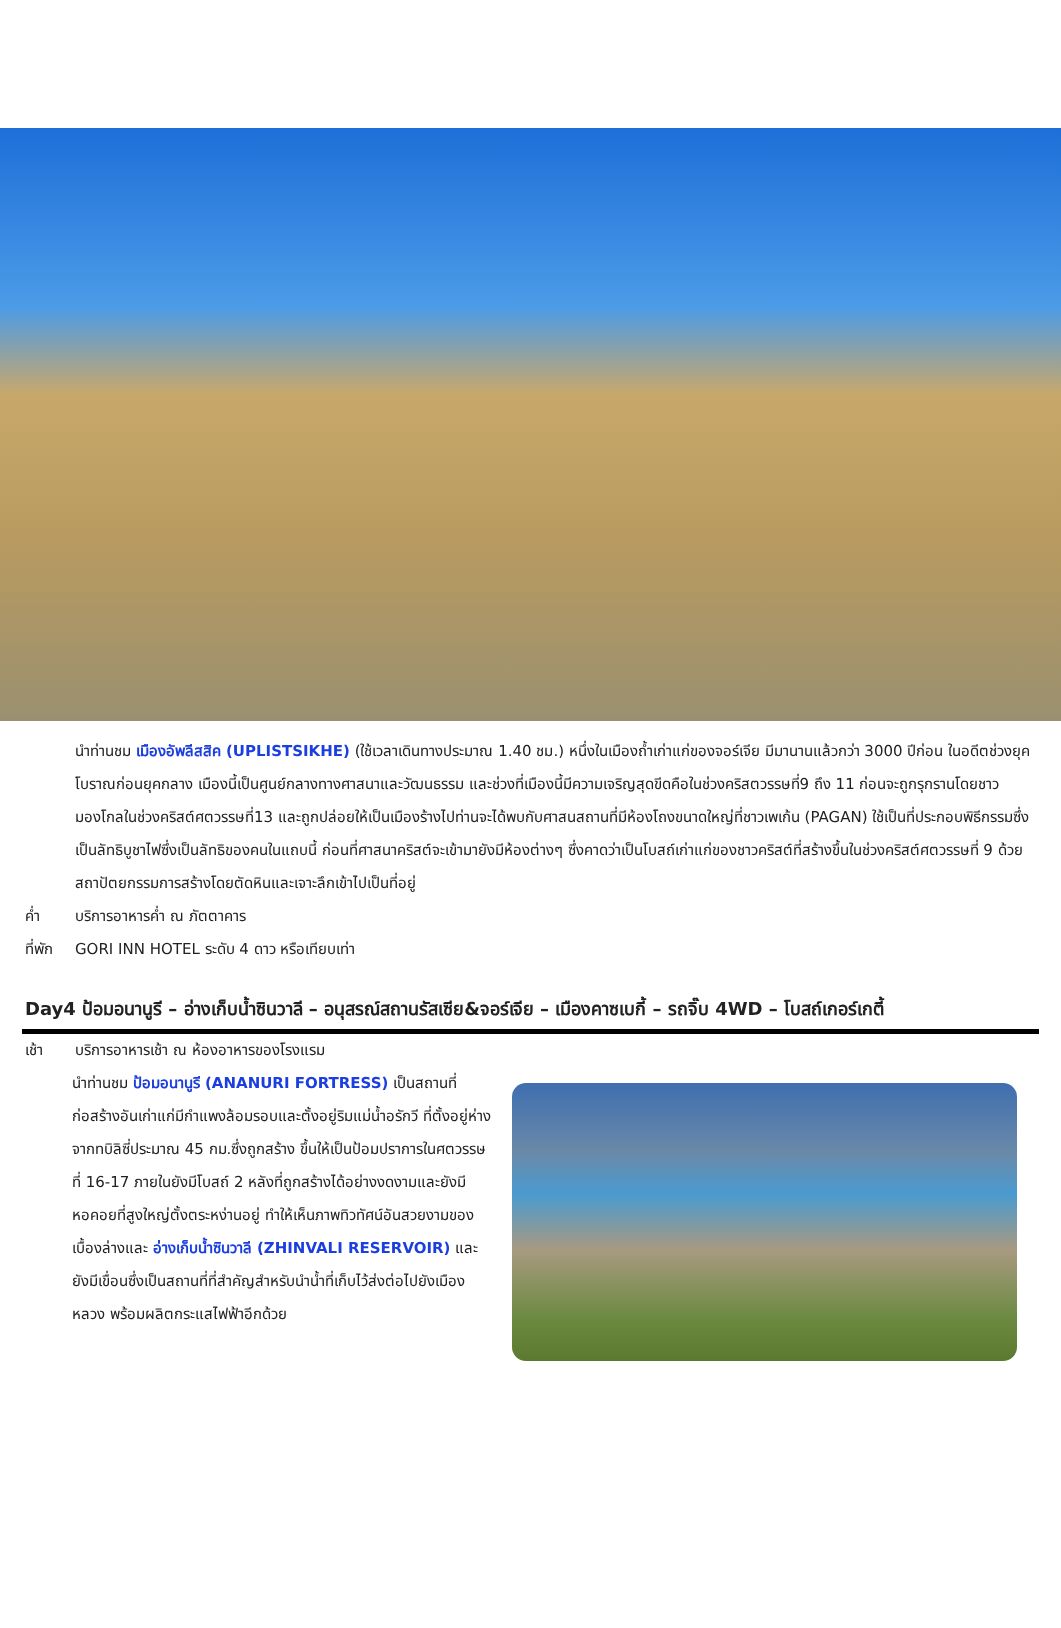นำท่านชม เมืองอัพลีสสิค (UPLISTSIKHE) (ใช้เวลาเดินทางประมาณ 1.40 ชม.) หนึ่งในเมืองถ้ำเก่าแก่ของจอร์เจีย มีมานานแล้วกว่า 3000 ปีก่อน ในอดีตช่วงยุคโบราณก่อนยุคกลาง เมืองนี้เป็นศูนย์กลางทางศาสนาและวัฒนธรรม และช่วงที่เมืองนี้มีความเจริญสุดขีดคือในช่วงคริสตวรรษที่9 ถึง 11 ก่อนจะถูกรุกรานโดยชาวมองโกลในช่วงคริสต์ศตวรรษที่13 และถูกปล่อยให้เป็นเมืองร้างไปท่านจะได้พบกับศาสนสถานที่มีห้องโถงขนาดใหญ่ที่ชาวเพเก้น (PAGAN) ใช้เป็นที่ประกอบพิธีกรรมซึ่งเป็นลัทธิบูชาไฟซึ่งเป็นลัทธิของคนในแถบนี้ ก่อนที่ศาสนาคริสต์จะเข้ามายังมีห้องต่างๆ ซึ่งคาดว่าเป็นโบสถ์เก่าแก่ของชาวคริสต์ที่สร้างขึ้นในช่วงคริสต์ศตวรรษที่ 9 ด้วยสถาปัตยกรรมการสร้างโดยตัดหินและเจาะลึกเข้าไปเป็นที่อยู่
ค่ำ บริการอาหารค่ำ ณ ภัตตาคาร
ที่พัก GORI INN HOTEL ระดับ 4 ดาว หรือเทียบเท่า
Day4 ป้อมอนานูรี – อ่างเก็บน้ำซินวาลี – อนุสรณ์สถานรัสเซีย&จอร์เจีย – เมืองคาซเบกี้ – รถจิ๊บ 4WD – โบสถ์เกอร์เกตี้
เช้า บริการอาหารเช้า ณ ห้องอาหารของโรงแรม
นำท่านชม ป้อมอนานูรี (ANANURI FORTRESS) เป็นสถานที่ก่อสร้างอันเก่าแก่มีกำแพงล้อมรอบและตั้งอยู่ริมแม่น้ำอรักวี ที่ตั้งอยู่ห่างจากทบิลิซี่ประมาณ 45 กม.ซึ่งถูกสร้าง ขึ้นให้เป็นป้อมปราการในศตวรรษที่ 16-17 ภายในยังมีโบสถ์ 2 หลังที่ถูกสร้างได้อย่างงดงามและยังมีหอคอยที่สูงใหญ่ตั้งตระหง่านอยู่ ทำให้เห็นภาพทิวทัศน์อันสวยงามของเบื้องล่างและ อ่างเก็บน้ำซินวาลี (ZHINVALI RESERVOIR) และยังมีเขื่อนซึ่งเป็นสถานที่ที่สำคัญสำหรับนำน้ำที่เก็บไว้ส่งต่อไปยังเมืองหลวง พร้อมผลิตกระแสไฟฟ้าอีกด้วย